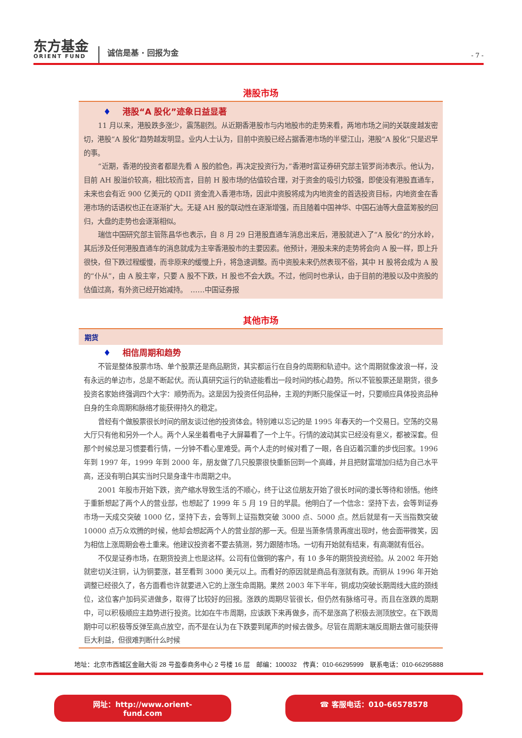东方基金
ORIENT FUND
诚信是基 · 回报为金
- 7 -
港股市场
♦ 港股“A 股化”迹象日益显著
11 月以来，港股跌多涨少，震荡剧烈。从近期香港股市与内地股市的走势来看，两地市场之间的关联度越发密切，港股“A 股化”趋势越发明显。业内人士认为，目前中资股已经占据香港市场的半壁江山，港股“A 股化”只是迟早的事。
“近期，香港的投资者都是先看 A 股的脸色，再决定投资行为，”香港时富证券研究部主管罗尚沛表示。他认为，目前 AH 股溢价较高，相比较而言，目前 H 股市场的估值较合理，对于资金的吸引力较强，即使没有港股直通车，未来也会有近 900 亿美元的 QDII 资金流入香港市场，因此中资股将成为内地资金的首选投资目标，内地资金在香港市场的话语权也正在逐渐扩大。无疑 AH 股的联动性在逐渐增强，而且随着中国神华、中国石油等大盘蓝筹股的回归，大盘的走势也会逐渐相似。
瑞信中国研究部主管陈昌华也表示，自 8 月 29 日港股直通车消息出来后，港股就进入了“A 股化”的分水岭，其后涉及任何港股直通车的消息就成为主宰香港股市的主要因素。他预计，港股未来的走势将会向 A 股一样，即上升很快，但下跌过程缓慢，而非原来的缓慢上升，将急速调整。而中资股未来仍然表现不俗，其中 H 股将会成为 A 股的“仆从”，由 A 股主宰，只要 A 股不下跌，H 股也不会大跌。不过，他同时也承认，由于目前的港股以及中资股的估值过高，有外资已经开始减持。　……中国证券报
其他市场
期货
♦ 相信周期和趋势
不管是整体股票市场、单个股票还是商品期货，其实都运行在自身的周期和轨迹中。这个周期就像波浪一样，没有永远的单边市，总是不断起伏。而认真研究运行的轨迹能看出一段时间的核心趋势。所以不管股票还是期货，很多投资名家始终强调四个大字：顺势而为。这是因为投资任何品种，主观的判断只能保证一时，只要顺应具体投资品种自身的生命周期和脉络才能获得持久的稳定。
曾经有个做股票很长时间的朋友谈过他的投资体会。特别难以忘记的是 1995 年春天的一个交易日。空荡的交易大厅只有他和另外一个人。两个人呆坐着看电子大屏幕看了一个上午。行情的波动其实已经没有意义，都被深套。但那个时候总是习惯要看行情，一分钟不看心里难受。两个人走的时候对看了一眼，各自迈着沉重的步伐回家。1996 年到 1997 年，1999 年到 2000 年，朋友做了几只股票很快重新回到一个高峰，并且把财富增加归结为自己水平高，还没有明白其实当时只是身逢牛市周期之中。
2001 年股市开始下跌，资产缩水导致生活的不顺心，终于让这位朋友开始了很长时间的漫长等待和领悟。他终于重新想起了两个人的营业部，也想起了 1999 年 5 月 19 日的早晨。他明白了一个信念：坚持下去，会等到证券市场一天成交突破 1000 亿，坚持下去，会等到上证指数突破 3000 点、5000 点。然后就是有一天当指数突破 10000 点万众欢腾的时候，他却会想起两个人的营业部的那一天。但是当萧条情景再度出现时，他会面带微笑，因为相信上涨周期会卷土重来。他建议投资者不要去猜测，努力跟随市场。一切有开始就有结束，有高潮就有低谷。
不仅是证券市场，在期货投资上也是这样。公司有位做铜的客户，有 10 多年的期货投资经验。从 2002 年开始就密切关注铜，认为铜要涨，甚至看到 3000 美元以上。而看好的原因就是商品有涨就有跌。而铜从 1996 年开始调整已经很久了，各方面看也许就要进入它的上涨生命周期。果然 2003 年下半年，铜成功突破长期周线大底的颈线位，这位客户加码买进做多，取得了比较好的回报。涨跌的周期尽管很长，但仍然有脉络可寻。而且在涨跌的周期中，可以积极顺应主趋势进行投资。比如在牛市周期，应该跌下来再做多，而不是涨高了积极去测顶放空。在下跌周期中可以积极等反弹至高点放空，而不是在认为在下跌要到尾声的时候去做多。尽管在周期末端反周期去做可能获得巨大利益，但很难判断什么时候
地址：北京市西城区金融大街 28 号盈泰商务中心 2 号楼 16 层　邮编：100032　传真：010-66295999　联系电话：010-66295888
网址：http://www.orient-fund.com ☎ 客服电话：010-66578578